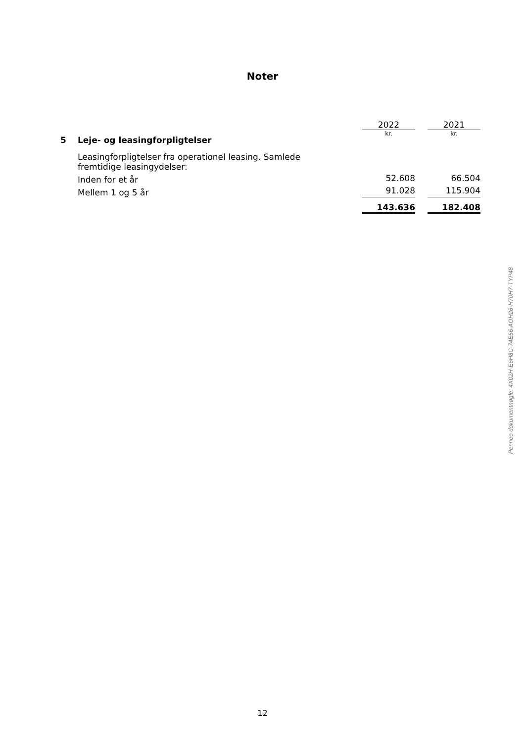Noter
| | | 2022 | | 2021 |
| 5 | Leje- og leasingforpligtelser | kr. | | kr. |
| | Leasingforpligtelser fra operationel leasing. Samlede fremtidige leasingydelser: | | | |
| | Inden for et år | 52.608 | | 66.504 |
| | Mellem 1 og 5 år | 91.028 | | 115.904 |
| | | 143.636 | | 182.408 |
Penneo dokumentnøgle: 4X02H-E6H8C-74E56-AOH26-H70H7-TYP48
12